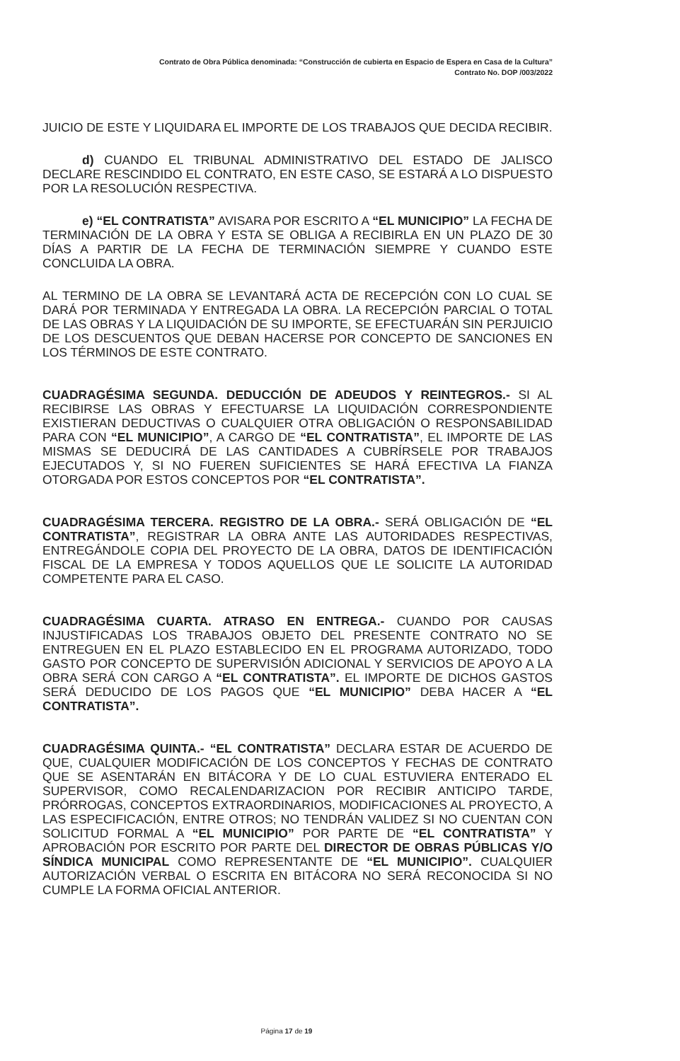Contrato de Obra Pública denominada: “Construcción de cubierta en Espacio de Espera en Casa de la Cultura”
Contrato No. DOP /003/2022
JUICIO DE ESTE Y LIQUIDARA EL IMPORTE DE LOS TRABAJOS QUE DECIDA RECIBIR.
d) CUANDO EL TRIBUNAL ADMINISTRATIVO DEL ESTADO DE JALISCO DECLARE RESCINDIDO EL CONTRATO, EN ESTE CASO, SE ESTARÁ A LO DISPUESTO POR LA RESOLUCIÓN RESPECTIVA.
e) “EL CONTRATISTA” AVISARA POR ESCRITO A “EL MUNICIPIO” LA FECHA DE TERMINACIÓN DE LA OBRA Y ESTA SE OBLIGA A RECIBIRLA EN UN PLAZO DE 30 DÍAS A PARTIR DE LA FECHA DE TERMINACIÓN SIEMPRE Y CUANDO ESTE CONCLUIDA LA OBRA.
AL TERMINO DE LA OBRA SE LEVANTARÁ ACTA DE RECEPCIÓN CON LO CUAL SE DARÁ POR TERMINADA Y ENTREGADA LA OBRA. LA RECEPCIÓN PARCIAL O TOTAL DE LAS OBRAS Y LA LIQUIDACIÓN DE SU IMPORTE, SE EFECTUARÁN SIN PERJUICIO DE LOS DESCUENTOS QUE DEBAN HACERSE POR CONCEPTO DE SANCIONES EN LOS TÉRMINOS DE ESTE CONTRATO.
CUADRAGÉSIMA SEGUNDA. DEDUCCIÓN DE ADEUDOS Y REINTEGROS.- SI AL RECIBIRSE LAS OBRAS Y EFECTUARSE LA LIQUIDACIÓN CORRESPONDIENTE EXISTIERAN DEDUCTIVAS O CUALQUIER OTRA OBLIGACIÓN O RESPONSABILIDAD PARA CON “EL MUNICIPIO”, A CARGO DE “EL CONTRATISTA”, EL IMPORTE DE LAS MISMAS SE DEDUCIRÁ DE LAS CANTIDADES A CUBRÍRSELE POR TRABAJOS EJECUTADOS Y, SI NO FUEREN SUFICIENTES SE HARÁ EFECTIVA LA FIANZA OTORGADA POR ESTOS CONCEPTOS POR “EL CONTRATISTA”.
CUADRAGÉSIMA TERCERA. REGISTRO DE LA OBRA.- SERÁ OBLIGACIÓN DE “EL CONTRATISTA”, REGISTRAR LA OBRA ANTE LAS AUTORIDADES RESPECTIVAS, ENTREGÁNDOLE COPIA DEL PROYECTO DE LA OBRA, DATOS DE IDENTIFICACIÓN FISCAL DE LA EMPRESA Y TODOS AQUELLOS QUE LE SOLICITE LA AUTORIDAD COMPETENTE PARA EL CASO.
CUADRAGÉSIMA CUARTA. ATRASO EN ENTREGA.- CUANDO POR CAUSAS INJUSTIFICADAS LOS TRABAJOS OBJETO DEL PRESENTE CONTRATO NO SE ENTREGUEN EN EL PLAZO ESTABLECIDO EN EL PROGRAMA AUTORIZADO, TODO GASTO POR CONCEPTO DE SUPERVISIÓN ADICIONAL Y SERVICIOS DE APOYO A LA OBRA SERÁ CON CARGO A “EL CONTRATISTA”. EL IMPORTE DE DICHOS GASTOS SERÁ DEDUCIDO DE LOS PAGOS QUE “EL MUNICIPIO” DEBA HACER A “EL CONTRATISTA”.
CUADRAGÉSIMA QUINTA.- “EL CONTRATISTA” DECLARA ESTAR DE ACUERDO DE QUE, CUALQUIER MODIFICACIÓN DE LOS CONCEPTOS Y FECHAS DE CONTRATO QUE SE ASENTARÁN EN BITÁCORA Y DE LO CUAL ESTUVIERA ENTERADO EL SUPERVISOR, COMO RECALENDARIZACION POR RECIBIR ANTICIPO TARDE, PRÓRROGAS, CONCEPTOS EXTRAORDINARIOS, MODIFICACIONES AL PROYECTO, A LAS ESPECIFICACIÓN, ENTRE OTROS; NO TENDRÁN VALIDEZ SI NO CUENTAN CON SOLICITUD FORMAL A “EL MUNICIPIO” POR PARTE DE “EL CONTRATISTA” Y APROBACIÓN POR ESCRITO POR PARTE DEL DIRECTOR DE OBRAS PÚBLICAS Y/O SÍNDICA MUNICIPAL COMO REPRESENTANTE DE “EL MUNICIPIO”. CUALQUIER AUTORIZACIÓN VERBAL O ESCRITA EN BITÁCORA NO SERÁ RECONOCIDA SI NO CUMPLE LA FORMA OFICIAL ANTERIOR.
Página 17 de 19